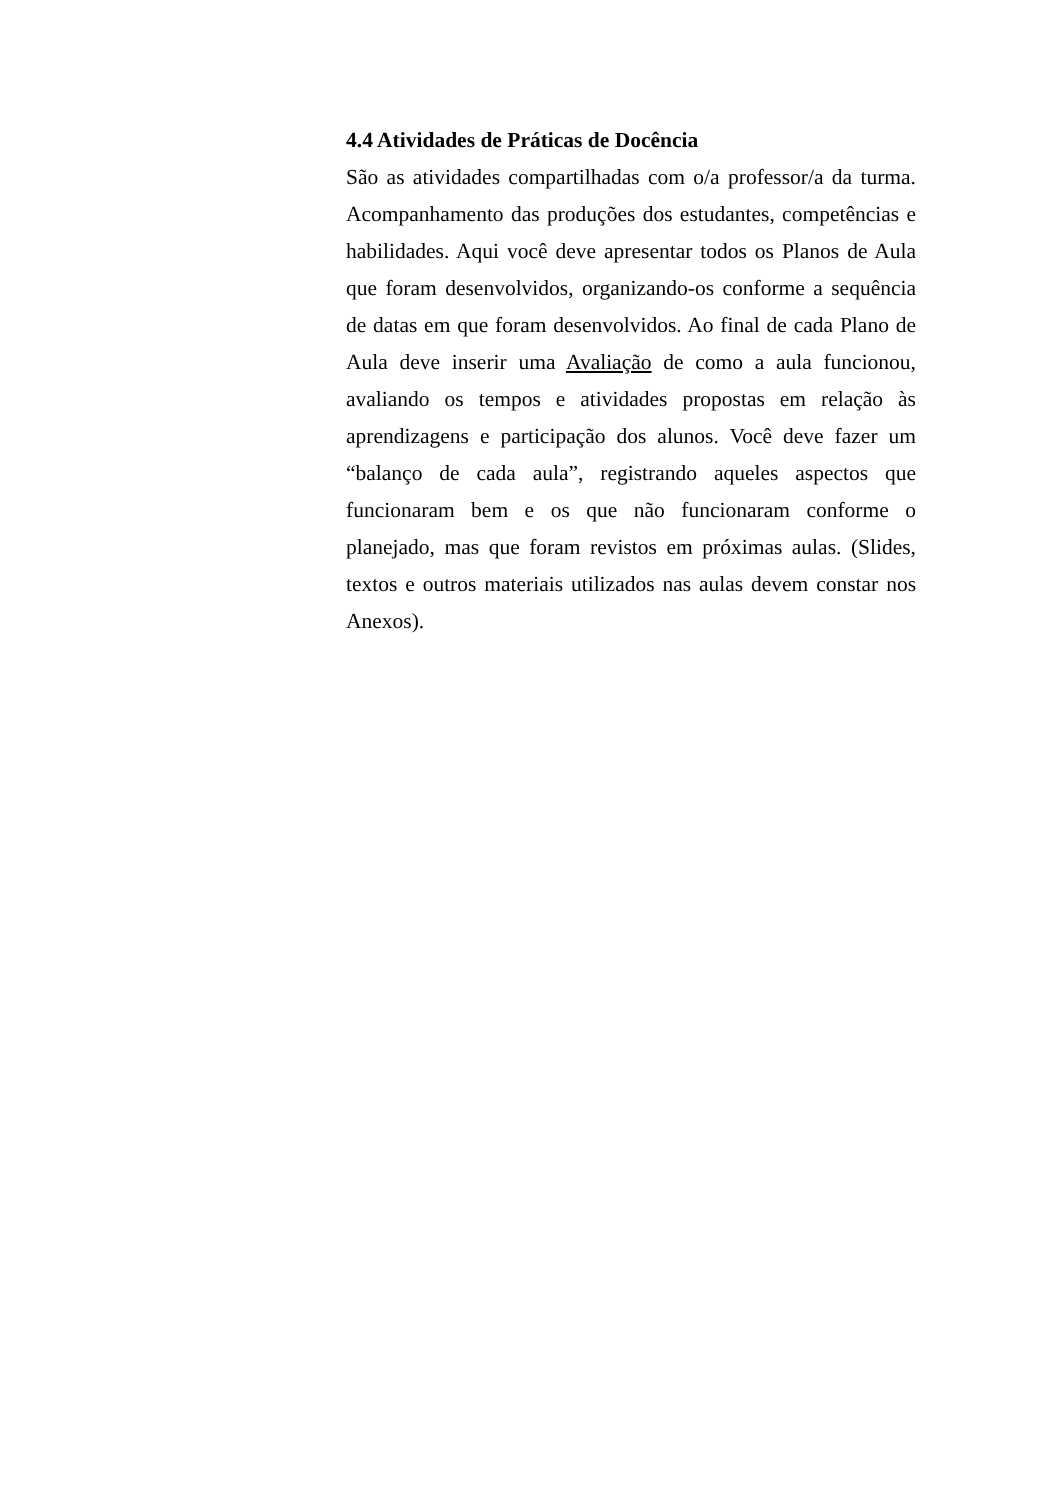4.4 Atividades de Práticas de Docência
São as atividades compartilhadas com o/a professor/a da turma. Acompanhamento das produções dos estudantes, competências e habilidades. Aqui você deve apresentar todos os Planos de Aula que foram desenvolvidos, organizando-os conforme a sequência de datas em que foram desenvolvidos. Ao final de cada Plano de Aula deve inserir uma Avaliação de como a aula funcionou, avaliando os tempos e atividades propostas em relação às aprendizagens e participação dos alunos. Você deve fazer um “balanço de cada aula”, registrando aqueles aspectos que funcionaram bem e os que não funcionaram conforme o planejado, mas que foram revistos em próximas aulas. (Slides, textos e outros materiais utilizados nas aulas devem constar nos Anexos).